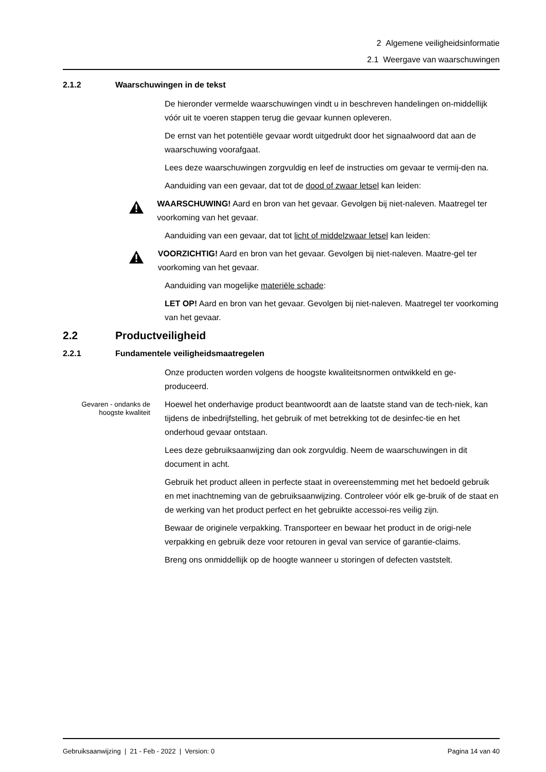2 Algemene veiligheidsinformatie
2.1 Weergave van waarschuwingen
2.1.2 Waarschuwingen in de tekst
De hieronder vermelde waarschuwingen vindt u in beschreven handelingen on-middellijk vóór uit te voeren stappen terug die gevaar kunnen opleveren.
De ernst van het potentiële gevaar wordt uitgedrukt door het signaalwoord dat aan de waarschuwing voorafgaat.
Lees deze waarschuwingen zorgvuldig en leef de instructies om gevaar te vermij-den na.
Aanduiding van een gevaar, dat tot de dood of zwaar letsel kan leiden:
WAARSCHUWING! Aard en bron van het gevaar. Gevolgen bij niet-naleven. Maatregel ter voorkoming van het gevaar.
Aanduiding van een gevaar, dat tot licht of middelzwaar letsel kan leiden:
VOORZICHTIG! Aard en bron van het gevaar. Gevolgen bij niet-naleven. Maatre-gel ter voorkoming van het gevaar.
Aanduiding van mogelijke materiële schade:
LET OP! Aard en bron van het gevaar. Gevolgen bij niet-naleven. Maatregel ter voorkoming van het gevaar.
2.2 Productveiligheid
2.2.1 Fundamentele veiligheidsmaatregelen
Onze producten worden volgens de hoogste kwaliteitsnormen ontwikkeld en ge-produceerd.
Gevaren - ondanks de hoogste kwaliteit
Hoewel het onderhavige product beantwoordt aan de laatste stand van de tech-niek, kan tijdens de inbedrijfstelling, het gebruik of met betrekking tot de desinfec-tie en het onderhoud gevaar ontstaan.
Lees deze gebruiksaanwijzing dan ook zorgvuldig. Neem de waarschuwingen in dit document in acht.
Gebruik het product alleen in perfecte staat in overeenstemming met het bedoeld gebruik en met inachtneming van de gebruiksaanwijzing. Controleer vóór elk ge-bruik of de staat en de werking van het product perfect en het gebruikte accessoi-res veilig zijn.
Bewaar de originele verpakking. Transporteer en bewaar het product in de origi-nele verpakking en gebruik deze voor retouren in geval van service of garantie-claims.
Breng ons onmiddellijk op de hoogte wanneer u storingen of defecten vaststelt.
Gebruiksaanwijzing | 21 - Feb - 2022 | Version: 0 Pagina 14 van 40